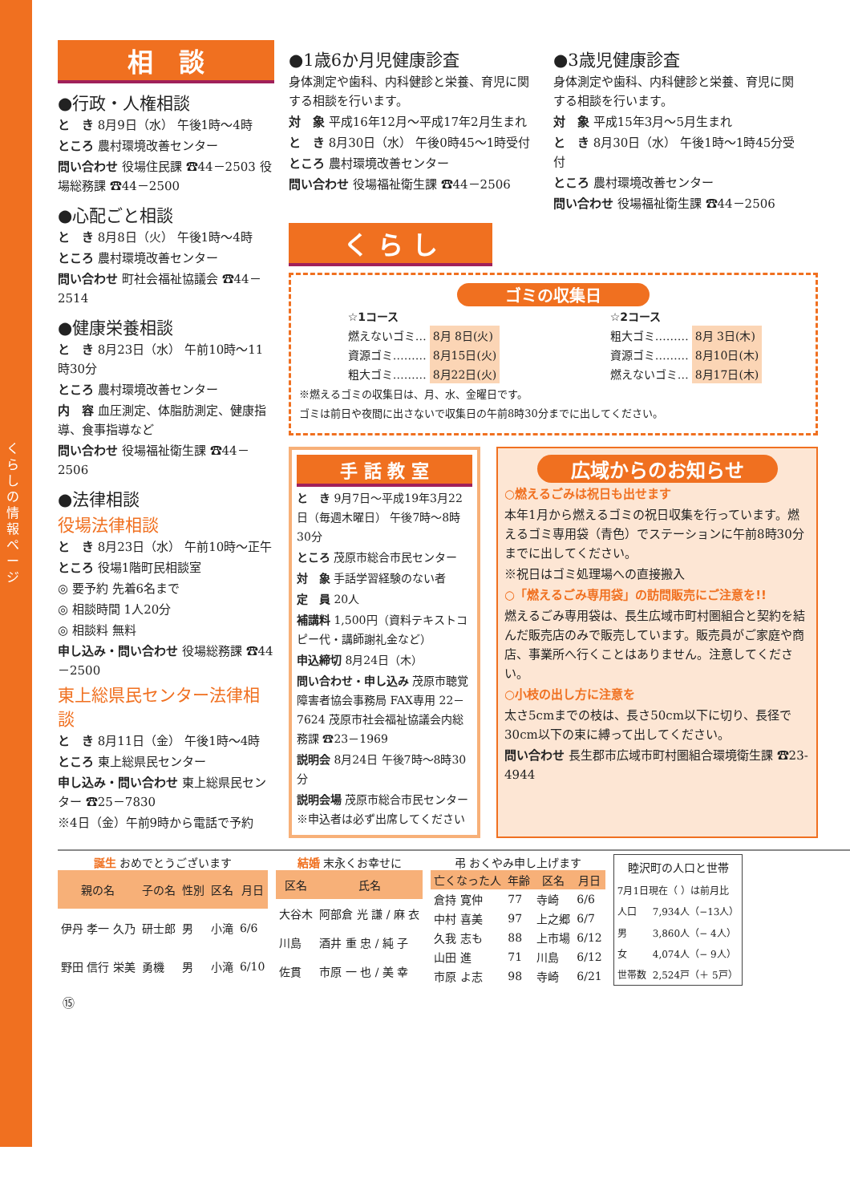くらしの情報ページ
相　談
●行政・人権相談
と　き 8月9日（水） 午後1時～4時
ところ 農村環境改善センター
問い合わせ 役場住民課 ☎44－2503 役場総務課 ☎44－2500
●心配ごと相談
と　き 8月8日（火） 午後1時～4時
ところ 農村環境改善センター
問い合わせ 町社会福祉協議会 ☎44－2514
●健康栄養相談
と　き 8月23日（水） 午前10時～11時30分
ところ 農村環境改善センター
内　容 血圧測定、体脂肪測定、健康指導、食事指導など
問い合わせ 役場福祉衛生課 ☎44－2506
●法律相談
役場法律相談
と　き 8月23日（水） 午前10時～正午
ところ 役場1階町民相談室
◎ 要予約 先着6名まで
◎ 相談時間 1人20分
◎ 相談料 無料
申し込み・問い合わせ 役場総務課 ☎44－2500
東上総県民センター法律相談
と　き 8月11日（金） 午後1時～4時
ところ 東上総県民センター
申し込み・問い合わせ 東上総県民センター ☎25－7830
※4日（金）午前9時から電話で予約
●1歳6か月児健康診査
身体測定や歯科、内科健診と栄養、育児に関する相談を行います。
対　象 平成16年12月～平成17年2月生まれ
と　き 8月30日（水） 午後0時45～1時受付
ところ 農村環境改善センター
問い合わせ 役場福祉衛生課 ☎44－2506
●3歳児健康診査
身体測定や歯科、内科健診と栄養、育児に関する相談を行います。
対　象 平成15年3月～5月生まれ
と　き 8月30日（水） 午後1時～1時45分受付
ところ 農村環境改善センター
問い合わせ 役場福祉衛生課 ☎44－2506
く ら し
ゴミの収集日
| ☆1コース | |
| 燃えないゴミ… | 8月 8日(火) |
| 資源ゴミ……… | 8月15日(火) |
| 粗大ゴミ……… | 8月22日(火) |
| ☆2コース | |
| 粗大ゴミ……… | 8月 3日(木) |
| 資源ゴミ……… | 8月10日(木) |
| 燃えないゴミ… | 8月17日(木) |
※燃えるゴミの収集日は、月、水、金曜日です。
ゴミは前日や夜間に出さないで収集日の午前8時30分までに出してください。
手 話 教 室
と　き 9月7日～平成19年3月22日（毎週木曜日） 午後7時～8時30分
ところ 茂原市総合市民センター
対　象 手話学習経験のない者
定　員 20人
補講料 1,500円（資料テキストコピー代・講師謝礼金など）
申込締切 8月24日（木）
問い合わせ・申し込み 茂原市聴覚障害者協会事務局 FAX専用 22－7624 茂原市社会福祉協議会内総務課 ☎23－1969
説明会 8月24日 午後7時～8時30分
説明会場 茂原市総合市民センター ※申込者は必ず出席してください
広域からのお知らせ
○燃えるごみは祝日も出せます
本年1月から燃えるゴミの祝日収集を行っています。燃えるゴミ専用袋（青色）でステーションに午前8時30分までに出してください。
※祝日はゴミ処理場への直接搬入
○「燃えるごみ専用袋」の訪問販売にご注意を!!
燃えるごみ専用袋は、長生広域市町村圏組合と契約を結んだ販売店のみで販売しています。販売員がご家庭や商店、事業所へ行くことはありません。注意してください。
○小枝の出し方に注意を
太さ5cmまでの枝は、長さ50cm以下に切り、長径で30cm以下の束に縛って出してください。
問い合わせ 長生郡市広域市町村圏組合環境衛生課 ☎23-4944
誕生 おめでとうございます
| 親の名 | 子の名 | 性別 | 区名 | 月日 |
| --- | --- | --- | --- | --- |
| 伊丹 孝一 久乃 | 研士郎 | 男 | 小滝 | 6/6 |
| 野田 信行 栄美 | 勇機 | 男 | 小滝 | 6/10 |
結婚 末永くお幸せに
| 区名 | 氏名 |
| --- | --- |
| 大谷木 | 阿部倉 光 謙 / 麻 衣 |
| 川島 | 酒井 重 忠 / 純 子 |
| 佐貫 | 市原 一 也 / 美 幸 |
弔 おくやみ申し上げます
| 亡くなった人 | 年齢 | 区名 | 月日 |
| --- | --- | --- | --- |
| 倉持 寛仲 | 77 | 寺崎 | 6/6 |
| 中村 喜美 | 97 | 上之郷 | 6/7 |
| 久我 志も | 88 | 上市場 | 6/12 |
| 山田 進 | 71 | 川島 | 6/12 |
| 市原 よ志 | 98 | 寺崎 | 6/21 |
| 睦沢町の人口と世帯 | |
| --- | --- |
| 7月1日現在（ ）は前月比 | |
| 人口 | 7,934人（−13人） |
| 男 | 3,860人（− 4人） |
| 女 | 4,074人（− 9人） |
| 世帯数 | 2,524戸（＋ 5戸） |
⑮